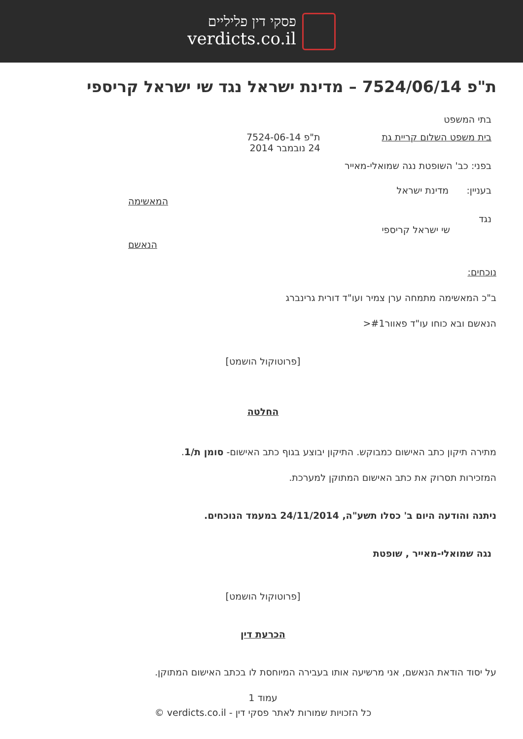פסקי דין פליליים
verdicts.co.il
ת"פ 7524/06/14 – מדינת ישראל נגד שי ישראל קריספי
בתי המשפט
בית משפט השלום קריית גת ת"פ 7524-06-14
24 נובמבר 2014
בפני: כב' השופטת נגה שמואלי-מאייר
בעניין: מדינת ישראל
המאשימה
נגד
שי ישראל קריספי
הנאשם
נוכחים:
ב"כ המאשימה מתמחה ערן צמיר ועו"ד דורית גרינברג
הנאשם ובא כוחו עו"ד פאוור#1<
[פרוטוקול הושמט]
החלטה
מתירה תיקון כתב האישום כמבוקש. התיקון יבוצע בגוף כתב האישום- סומן ת/1.
המזכירות תסרוק את כתב האישום המתוקן למערכת.
ניתנה והודעה היום ב' כסלו תשע"ה, 24/11/2014 במעמד הנוכחים.
נגה שמואלי-מאייר , שופטת
[פרוטוקול הושמט]
הכרעת דין
על יסוד הודאת הנאשם, אני מרשיעה אותו בעבירה המיוחסת לו בכתב האישום המתוקן.
עמוד 1
כל הזכויות שמורות לאתר פסקי דין - verdicts.co.il ©